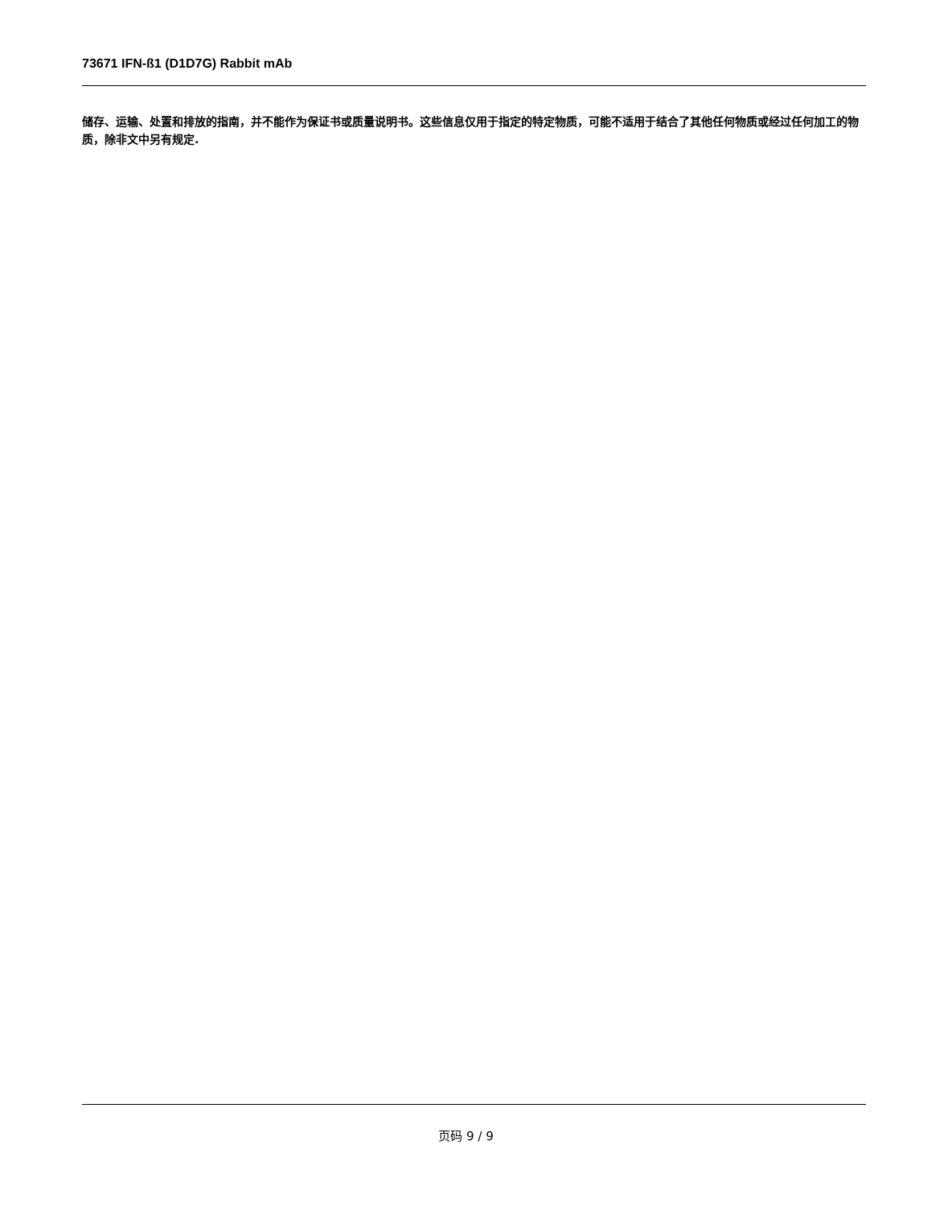73671 IFN-ß1 (D1D7G) Rabbit mAb
储存、运输、处置和排放的指南，并不能作为保证书或质量说明书。这些信息仅用于指定的特定物质，可能不适用于结合了其他任何物质或经过任何加工的物质，除非文中另有规定.
页码 9 / 9